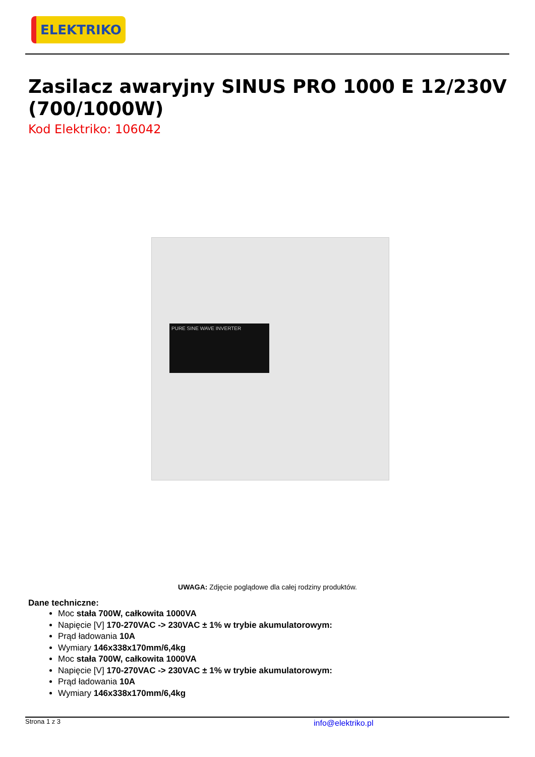ELEKTRIKO
Zasilacz awaryjny SINUS PRO 1000 E 12/230V (700/1000W)
Kod Elektriko: 106042
PURE SINE WAVE INVERTER
UWAGA: Zdjęcie poglądowe dla całej rodziny produktów.
Dane techniczne:
Moc stała 700W, całkowita 1000VA
Napięcie [V] 170-270VAC -> 230VAC ± 1% w trybie akumulatorowym:
Prąd ładowania 10A
Wymiary 146x338x170mm/6,4kg
Moc stała 700W, całkowita 1000VA
Napięcie [V] 170-270VAC -> 230VAC ± 1% w trybie akumulatorowym:
Prąd ładowania 10A
Wymiary 146x338x170mm/6,4kg
Strona 1 z 3 info@elektriko.pl